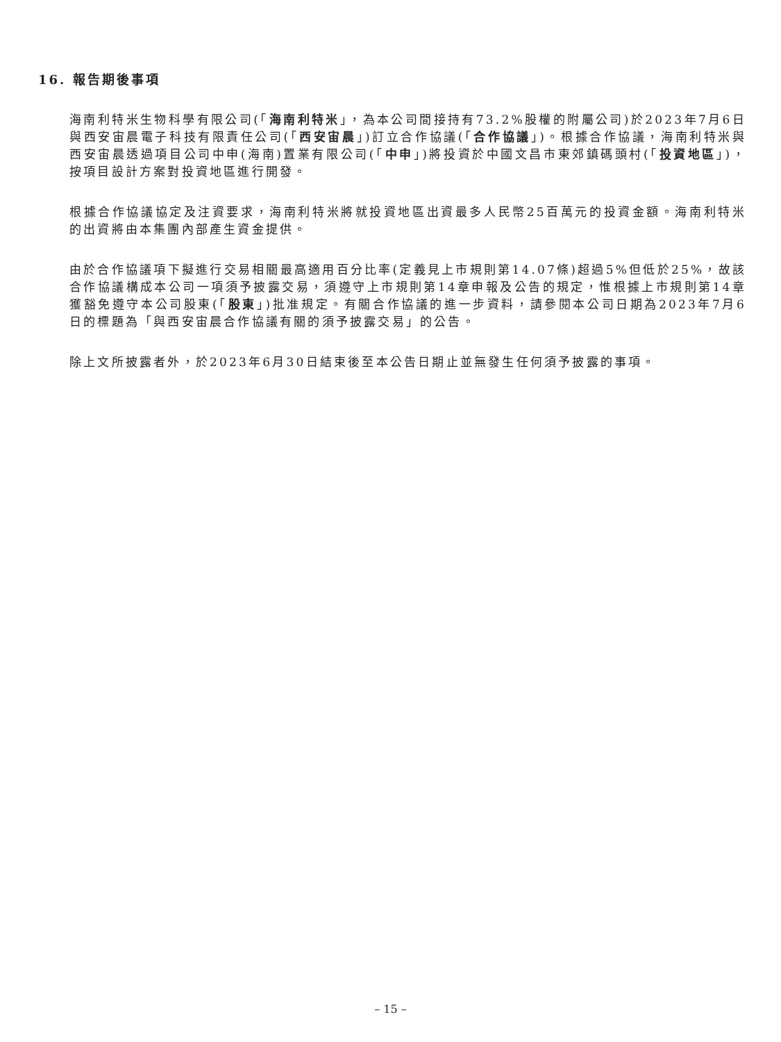16. 報告期後事項
海南利特米生物科學有限公司(「海南利特米」，為本公司間接持有73.2%股權的附屬公司)於2023年7月6日與西安宙晨電子科技有限責任公司(「西安宙晨」)訂立合作協議(「合作協議」)。根據合作協議，海南利特米與西安宙晨透過項目公司中申(海南)置業有限公司(「中申」)將投資於中國文昌市東郊鎮碼頭村(「投資地區」)，按項目設計方案對投資地區進行開發。
根據合作協議協定及注資要求，海南利特米將就投資地區出資最多人民幣25百萬元的投資金額。海南利特米的出資將由本集團內部產生資金提供。
由於合作協議項下擬進行交易相關最高適用百分比率(定義見上市規則第14.07條)超過5%但低於25%，故該合作協議構成本公司一項須予披露交易，須遵守上市規則第14章申報及公告的規定，惟根據上市規則第14章獲豁免遵守本公司股東(「股東」)批准規定。有關合作協議的進一步資料，請參閱本公司日期為2023年7月6日的標題為「與西安宙晨合作協議有關的須予披露交易」的公告。
除上文所披露者外，於2023年6月30日結束後至本公告日期止並無發生任何須予披露的事項。
– 15 –